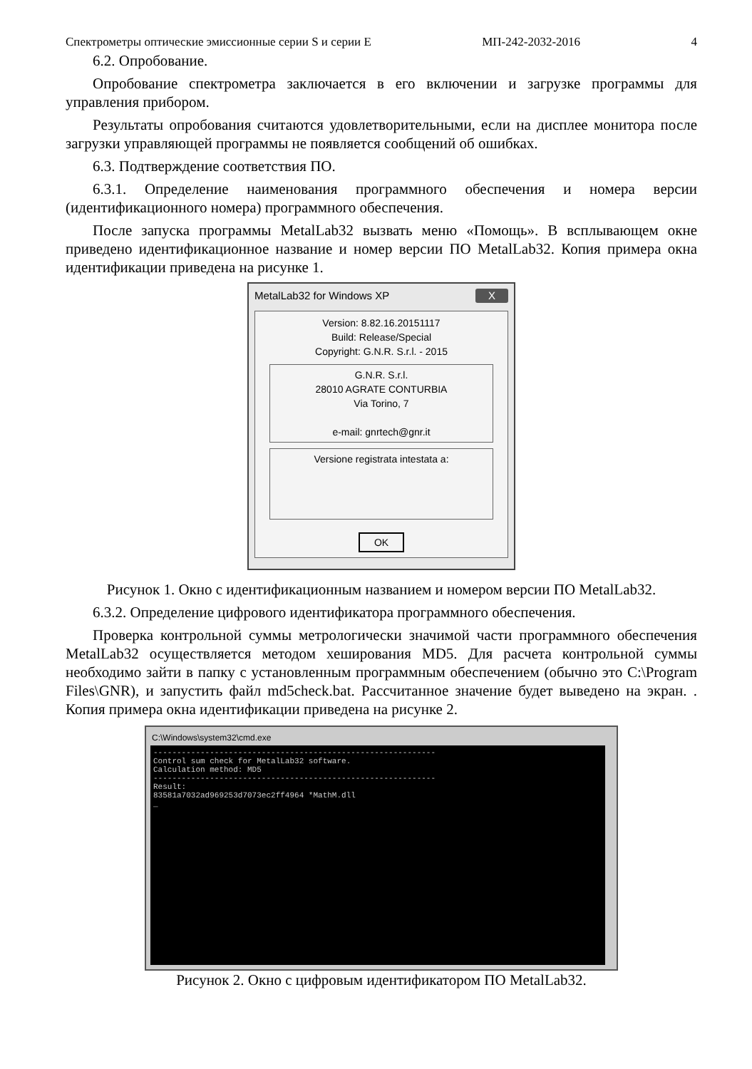Спектрометры оптические эмиссионные серии S и серии E МП-242-2032-2016 4
6.2. Опробование.
Опробование спектрометра заключается в его включении и загрузке программы для управления прибором.
Результаты опробования считаются удовлетворительными, если на дисплее монитора после загрузки управляющей программы не появляется сообщений об ошибках.
6.3. Подтверждение соответствия ПО.
6.3.1. Определение наименования программного обеспечения и номера версии (идентификационного номера) программного обеспечения.
После запуска программы MetalLab32 вызвать меню «Помощь». В всплывающем окне приведено идентификационное название и номер версии ПО MetalLab32. Копия примера окна идентификации приведена на рисунке 1.
MetalLab32 for Windows XP X
Version: 8.82.16.20151117
Build: Release/Special
Copyright: G.N.R. S.r.l. - 2015
G.N.R. S.r.l.
28010 AGRATE CONTURBIA
Via Torino, 7
e-mail: gnrtech@gnr.it
Versione registrata intestata a:
OK
Рисунок 1. Окно с идентификационным названием и номером версии ПО MetalLab32.
6.3.2. Определение цифрового идентификатора программного обеспечения.
Проверка контрольной суммы метрологически значимой части программного обеспечения MetalLab32 осуществляется методом хеширования MD5. Для расчета контрольной суммы необходимо зайти в папку с установленным программным обеспечением (обычно это C:\Program Files\GNR), и запустить файл md5check.bat. Рассчитанное значение будет выведено на экран. . Копия примера окна идентификации приведена на рисунке 2.
C:\Windows\system32\cmd.exe
------------------------------------------------------------
Control sum check for MetalLab32 software.
Calculation method: MD5
------------------------------------------------------------
Result:
83581a7032ad969253d7073ec2ff4964 *MathM.dll
_
Рисунок 2. Окно с цифровым идентификатором ПО MetalLab32.